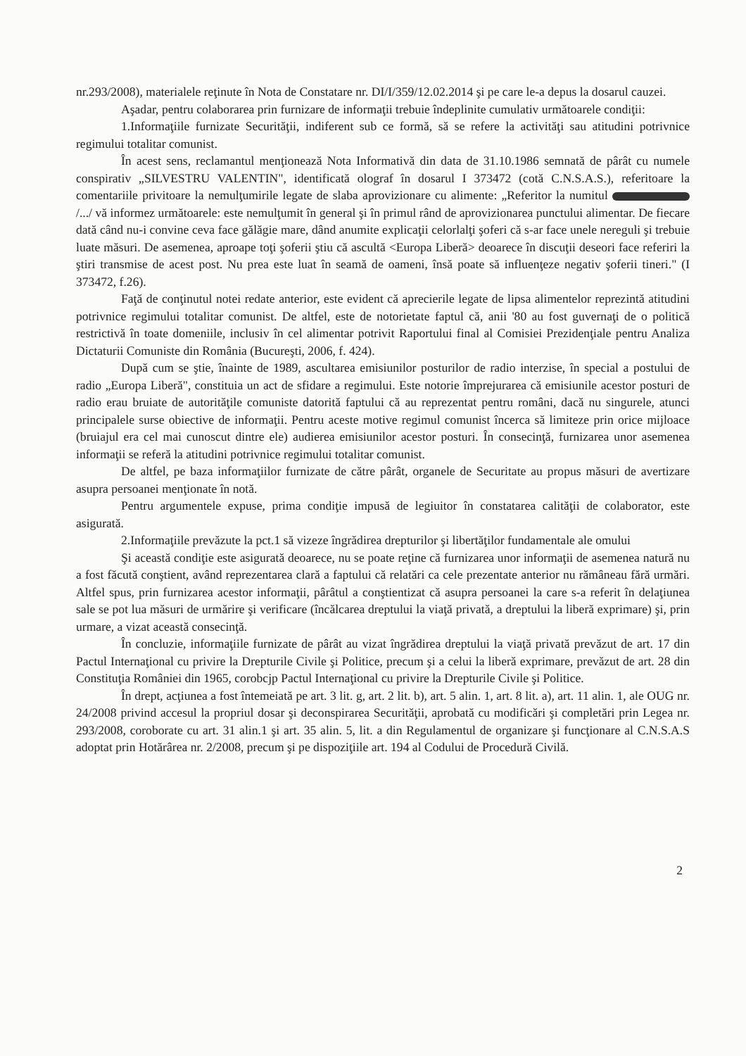nr.293/2008), materialele reţinute în Nota de Constatare nr. DI/I/359/12.02.2014 şi pe care le-a depus la dosarul cauzei.
Aşadar, pentru colaborarea prin furnizare de informaţii trebuie îndeplinite cumulativ următoarele condiţii:
1.Informaţiile furnizate Securităţii, indiferent sub ce formă, să se refere la activităţi sau atitudini potrivnice regimului totalitar comunist.
În acest sens, reclamantul menţionează Nota Informativă din data de 31.10.1986 semnată de pârât cu numele conspirativ „SILVESTRU VALENTIN", identificată olograf în dosarul I 373472 (cotă C.N.S.A.S.), referitoare la comentariile privitoare la nemulţumirile legate de slaba aprovizionare cu alimente: „Referitor la numitul /.../ vă informez următoarele: este nemulţumit în general şi în primul rând de aprovizionarea punctului alimentar. De fiecare dată când nu-i convine ceva face gălăgie mare, dând anumite explicaţii celorlalţi şoferi că s-ar face unele nereguli şi trebuie luate măsuri. De asemenea, aproape toţi şoferii ştiu că ascultă <Europa Liberă> deoarece în discuţii deseori face referiri la ştiri transmise de acest post. Nu prea este luat în seamă de oameni, însă poate să influenţeze negativ şoferii tineri." (I 373472, f.26).
Faţă de conţinutul notei redate anterior, este evident că aprecierile legate de lipsa alimentelor reprezintă atitudini potrivnice regimului totalitar comunist. De altfel, este de notorietate faptul că, anii '80 au fost guvernaţi de o politică restrictivă în toate domeniile, inclusiv în cel alimentar potrivit Raportului final al Comisiei Prezidenţiale pentru Analiza Dictaturii Comuniste din România (Bucureşti, 2006, f. 424).
După cum se ştie, înainte de 1989, ascultarea emisiunilor posturilor de radio interzise, în special a postului de radio „Europa Liberă", constituia un act de sfidare a regimului. Este notorie împrejurarea că emisiunile acestor posturi de radio erau bruiate de autorităţile comuniste datorită faptului că au reprezentat pentru români, dacă nu singurele, atunci principalele surse obiective de informaţii. Pentru aceste motive regimul comunist încerca să limiteze prin orice mijloace (bruiajul era cel mai cunoscut dintre ele) audierea emisiunilor acestor posturi. În consecinţă, furnizarea unor asemenea informaţii se referă la atitudini potrivnice regimului totalitar comunist.
De altfel, pe baza informaţiilor furnizate de către pârât, organele de Securitate au propus măsuri de avertizare asupra persoanei menţionate în notă.
Pentru argumentele expuse, prima condiţie impusă de legiuitor în constatarea calităţii de colaborator, este asigurată.
2.Informaţiile prevăzute la pct.1 să vizeze îngrădirea drepturilor şi libertăţilor fundamentale ale omului
Şi această condiţie este asigurată deoarece, nu se poate reţine că furnizarea unor informaţii de asemenea natură nu a fost făcută conştient, având reprezentarea clară a faptului că relatări ca cele prezentate anterior nu rămâneau fără urmări. Altfel spus, prin furnizarea acestor informaţii, pârâtul a conştientizat că asupra persoanei la care s-a referit în delaţiunea sale se pot lua măsuri de urmărire şi verificare (încălcarea dreptului la viaţă privată, a dreptului la liberă exprimare) şi, prin urmare, a vizat această consecinţă.
În concluzie, informaţiile furnizate de pârât au vizat îngrădirea dreptului la viaţă privată prevăzut de art. 17 din Pactul Internaţional cu privire la Drepturile Civile şi Politice, precum şi a celui la liberă exprimare, prevăzut de art. 28 din Constituţia României din 1965, corobcjp Pactul Internaţional cu privire la Drepturile Civile şi Politice.
În drept, acţiunea a fost întemeiată pe art. 3 lit. g, art. 2 lit. b), art. 5 alin. 1, art. 8 lit. a), art. 11 alin. 1, ale OUG nr. 24/2008 privind accesul la propriul dosar şi deconspirarea Securităţii, aprobată cu modificări şi completări prin Legea nr. 293/2008, coroborate cu art. 31 alin.1 şi art. 35 alin. 5, lit. a din Regulamentul de organizare şi funcţionare al C.N.S.A.S adoptat prin Hotărârea nr. 2/2008, precum şi pe dispoziţiile art. 194 al Codului de Procedură Civilă.
2